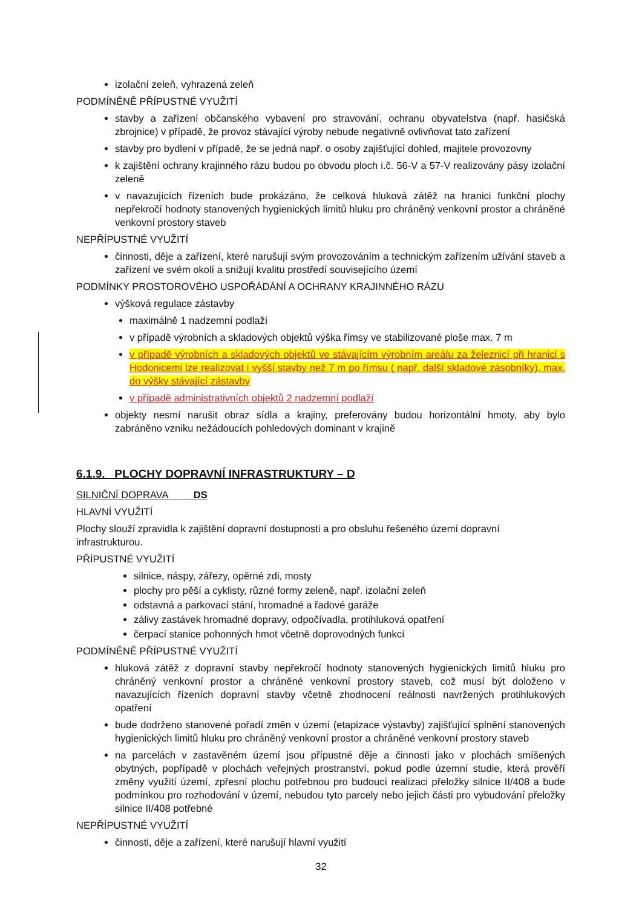izolační zeleň, vyhrazená zeleň
PODMÍNĚNĚ PŘÍPUSTNÉ VYUŽITÍ
stavby a zařízení občanského vybavení pro stravování, ochranu obyvatelstva (např. hasičská zbrojnice) v případě, že provoz stávající výroby nebude negativně ovlivňovat tato zařízení
stavby pro bydlení v případě, že se jedná např. o osoby zajišťující dohled, majitele provozovny
k zajištění ochrany krajinného rázu budou po obvodu ploch i.č. 56-V a 57-V realizovány pásy izolační zeleně
v navazujících řízeních bude prokázáno, že celková hluková zátěž na hranici funkční plochy nepřekročí hodnoty stanovených hygienických limitů hluku pro chráněný venkovní prostor a chráněné venkovní prostory staveb
NEPŘÍPUSTNÉ VYUŽITÍ
činnosti, děje a zařízení, které narušují svým provozováním a technickým zařízením užívání staveb a zařízení ve svém okolí a snižují kvalitu prostředí souvisejícího území
PODMÍNKY PROSTOROVÉHO USPOŘÁDÁNÍ A OCHRANY KRAJINNÉHO RÁZU
výšková regulace zástavby
maximálně 1 nadzemní podlaží
v případě výrobních a skladových objektů výška římsy ve stabilizované ploše max. 7 m
v případě výrobních a skladových objektů ve stávajícím výrobním areálu za železnicí při hranici s Hodonicemi lze realizovat i vyšší stavby než 7 m po římsu ( např. další skladové zásobníky), max. do výšky stávající zástavby
v případě administrativních objektů 2 nadzemní podlaží
objekty nesmí narušit obraz sídla a krajiny, preferovány budou horizontální hmoty, aby bylo zabráněno vzniku nežádoucích pohledových dominant v krajině
6.1.9. PLOCHY DOPRAVNÍ INFRASTRUKTURY – D
SILNIČNÍ DOPRAVA DS
HLAVNÍ VYUŽITÍ
Plochy slouží zpravidla k zajištění dopravní dostupnosti a pro obsluhu řešeného území dopravní infrastrukturou.
PŘÍPUSTNÉ VYUŽITÍ
silnice, náspy, zářezy, opěrné zdi, mosty
plochy pro pěší a cyklisty, různé formy zeleně, např. izolační zeleň
odstavná a parkovací stání, hromadné a řadové garáže
zálivy zastávek hromadné dopravy, odpočívadla, protihluková opatření
čerpací stanice pohonných hmot včetně doprovodných funkcí
PODMÍNĚNĚ PŘÍPUSTNÉ VYUŽITÍ
hluková zátěž z dopravní stavby nepřekročí hodnoty stanovených hygienických limitů hluku pro chráněný venkovní prostor a chráněné venkovní prostory staveb, což musí být doloženo v navazujících řízeních dopravní stavby včetně zhodnocení reálnosti navržených protihlukových opatření
bude dodrženo stanovené pořadí změn v území (etapizace výstavby) zajišťující splnění stanovených hygienických limitů hluku pro chráněný venkovní prostor a chráněné venkovní prostory staveb
na parcelách v zastavěném území jsou přípustné děje a činnosti jako v plochách smíšených obytných, popřípadě v plochách veřejných prostranství, pokud podle územní studie, která prověří změny využití území, zpřesní plochu potřebnou pro budoucí realizaci přeložky silnice II/408 a bude podmínkou pro rozhodování v území, nebudou tyto parcely nebo jejich části pro vybudování přeložky silnice II/408 potřebné
NEPŘÍPUSTNÉ VYUŽITÍ
činnosti, děje a zařízení, které narušují hlavní využití
32